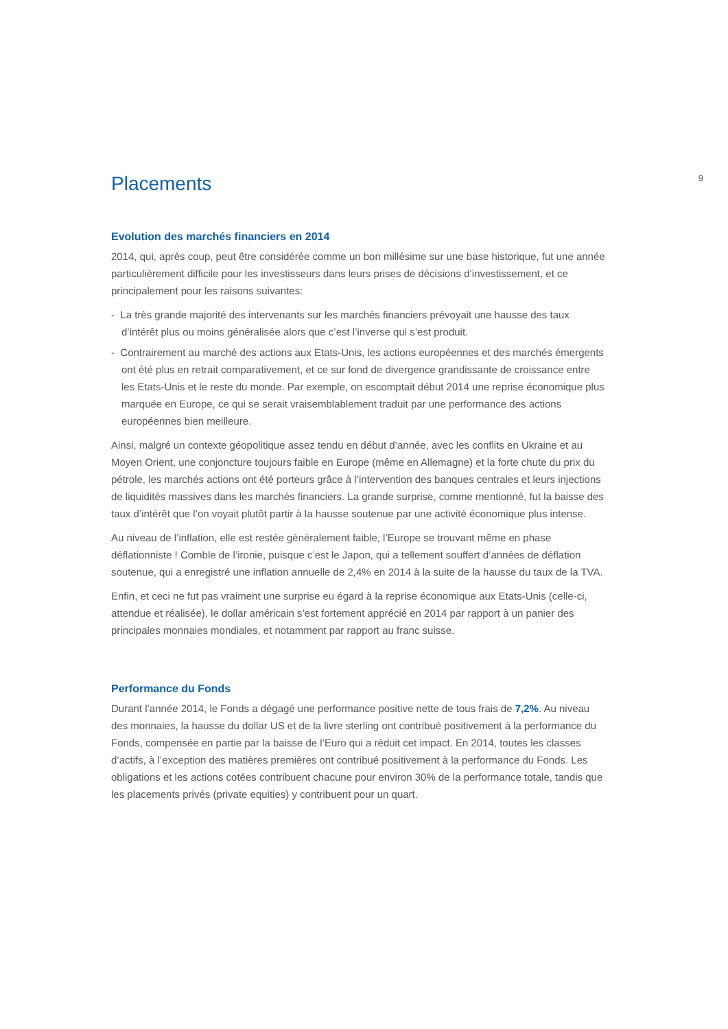9
Placements
Evolution des marchés financiers en 2014
2014, qui, après coup, peut être considérée comme un bon millésime sur une base historique, fut une année particulièrement difficile pour les investisseurs dans leurs prises de décisions d’investissement, et ce principalement pour les raisons suivantes:
- La très grande majorité des intervenants sur les marchés financiers prévoyait une hausse des taux d’intérêt plus ou moins généralisée alors que c’est l’inverse qui s’est produit.
- Contrairement au marché des actions aux Etats-Unis, les actions européennes et des marchés émergents ont été plus en retrait comparativement, et ce sur fond de divergence grandissante de croissance entre les Etats-Unis et le reste du monde. Par exemple, on escomptait début 2014 une reprise économique plus marquée en Europe, ce qui se serait vraisemblablement traduit par une performance des actions européennes bien meilleure.
Ainsi, malgré un contexte géopolitique assez tendu en début d’année, avec les conflits en Ukraine et au Moyen Orient, une conjoncture toujours faible en Europe (même en Allemagne) et la forte chute du prix du pétrole, les marchés actions ont été porteurs grâce à l’intervention des banques centrales et leurs injections de liquidités massives dans les marchés financiers. La grande surprise, comme mentionné, fut la baisse des taux d’intérêt que l’on voyait plutôt partir à la hausse soutenue par une activité économique plus intense.
Au niveau de l’inflation, elle est restée généralement faible, l’Europe se trouvant même en phase déflationniste ! Comble de l’ironie, puisque c’est le Japon, qui a tellement souffert d’années de déflation soutenue, qui a enregistré une inflation annuelle de 2,4% en 2014 à la suite de la hausse du taux de la TVA.
Enfin, et ceci ne fut pas vraiment une surprise eu égard à la reprise économique aux Etats-Unis (celle-ci, attendue et réalisée), le dollar américain s’est fortement apprécié en 2014 par rapport à un panier des principales monnaies mondiales, et notamment par rapport au franc suisse.
Performance du Fonds
Durant l’année 2014, le Fonds a dégagé une performance positive nette de tous frais de 7,2%. Au niveau des monnaies, la hausse du dollar US et de la livre sterling ont contribué positivement à la performance du Fonds, compensée en partie par la baisse de l’Euro qui a réduit cet impact. En 2014, toutes les classes d’actifs, à l’exception des matières premières ont contribué positivement à la performance du Fonds. Les obligations et les actions cotées contribuent chacune pour environ 30% de la performance totale, tandis que les placements privés (private equities) y contribuent pour un quart.